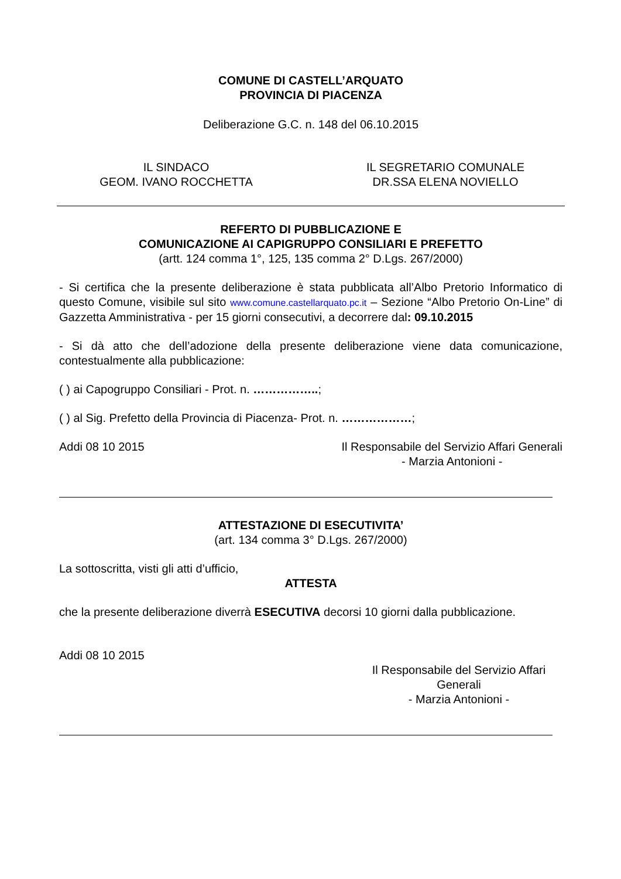COMUNE DI CASTELL’ARQUATO
PROVINCIA DI PIACENZA
Deliberazione G.C. n. 148 del 06.10.2015
IL SINDACO
GEOM. IVANO ROCCHETTA
IL SEGRETARIO COMUNALE
DR.SSA ELENA NOVIELLO
REFERTO DI PUBBLICAZIONE E
COMUNICAZIONE AI CAPIGRUPPO CONSILIARI E PREFETTO
(artt. 124 comma 1°, 125, 135 comma 2° D.Lgs. 267/2000)
- Si certifica che la presente deliberazione è stata pubblicata all’Albo Pretorio Informatico di questo Comune, visibile sul sito www.comune.castellarquato.pc.it – Sezione “Albo Pretorio On-Line” di Gazzetta Amministrativa - per 15 giorni consecutivi, a decorrere dal: 09.10.2015
- Si dà atto che dell’adozione della presente deliberazione viene data comunicazione, contestualmente alla pubblicazione:
( ) ai Capogruppo Consiliari - Prot. n. ……………..;
( ) al Sig. Prefetto della Provincia di Piacenza- Prot. n. ………………;
Addi 08 10 2015 Il Responsabile del Servizio Affari Generali
- Marzia Antonioni -
ATTESTAZIONE DI ESECUTIVITA’
(art. 134 comma 3° D.Lgs. 267/2000)
La sottoscritta, visti gli atti d’ufficio,
ATTESTA
che la presente deliberazione diverrà ESECUTIVA decorsi 10 giorni dalla pubblicazione.
Addi 08 10 2015
Il Responsabile del Servizio Affari Generali
- Marzia Antonioni -